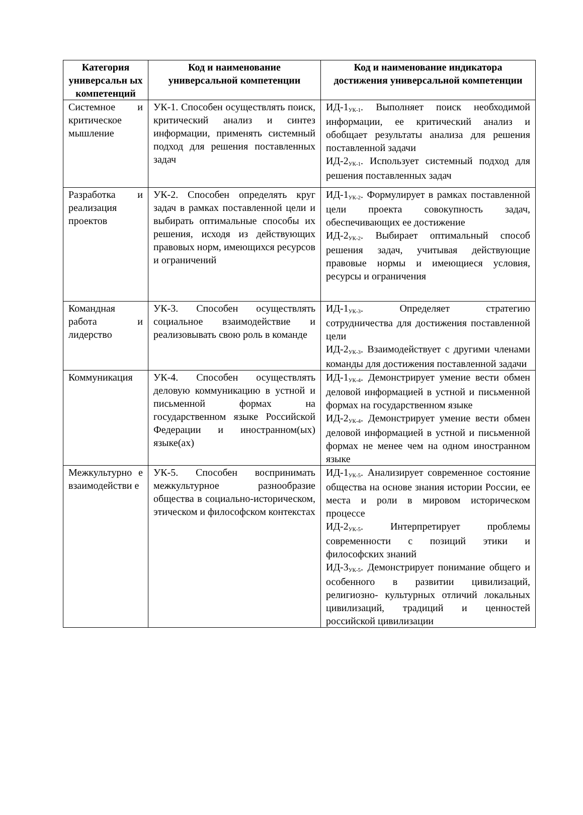| Категория универсальн ых компетенций | Код и наименование универсальной компетенции | Код и наименование индикатора достижения универсальной компетенции |
| --- | --- | --- |
| Системное и критическое мышление | УК-1. Способен осуществлять поиск, критический анализ и синтез информации, применять системный подход для решения поставленных задач | ИД-1<sub>УК-1</sub>. Выполняет поиск необходимой информации, ее критический анализ и обобщает результаты анализа для решения поставленной задачи ИД-2<sub>УК-1</sub>. Использует системный подход для решения поставленных задач |
| Разработка и реализация проектов | УК-2. Способен определять круг задач в рамках поставленной цели и выбирать оптимальные способы их решения, исходя из действующих правовых норм, имеющихся ресурсов и ограничений | ИД-1<sub>УК-2</sub>. Формулирует в рамках поставленной цели проекта совокупность задач, обеспечивающих ее достижение ИД-2<sub>УК-2</sub>. Выбирает оптимальный способ решения задач, учитывая действующие правовые нормы и имеющиеся условия, ресурсы и ограничения |
| Командная работа и лидерство | УК-3. Способен осуществлять социальное взаимодействие и реализовывать свою роль в команде | ИД-1<sub>УК-3</sub>. Определяет стратегию сотрудничества для достижения поставленной цели ИД-2<sub>УК-3</sub>. Взаимодействует с другими членами команды для достижения поставленной задачи |
| Коммуникация | УК-4. Способен осуществлять деловую коммуникацию в устной и письменной формах на государственном языке Российской Федерации и иностранном(ых) языке(ах) | ИД-1<sub>УК-4</sub>. Демонстрирует умение вести обмен деловой информацией в устной и письменной формах на государственном языке ИД-2<sub>УК-4</sub>. Демонстрирует умение вести обмен деловой информацией в устной и письменной формах не менее чем на одном иностранном языке |
| Межкультурно е взаимодействи е | УК-5. Способен воспринимать межкультурное разнообразие общества в социально-историческом, этическом и философском контекстах | ИД-1<sub>УК-5</sub>. Анализирует современное состояние общества на основе знания истории России, ее места и роли в мировом историческом процессе ИД-2<sub>УК-5</sub>. Интерпретирует проблемы современности с позиций этики и философских знаний ИД-3<sub>УК-5</sub>. Демонстрирует понимание общего и особенного в развитии цивилизаций, религиозно- культурных отличий локальных цивилизаций, традиций и ценностей российской цивилизации |